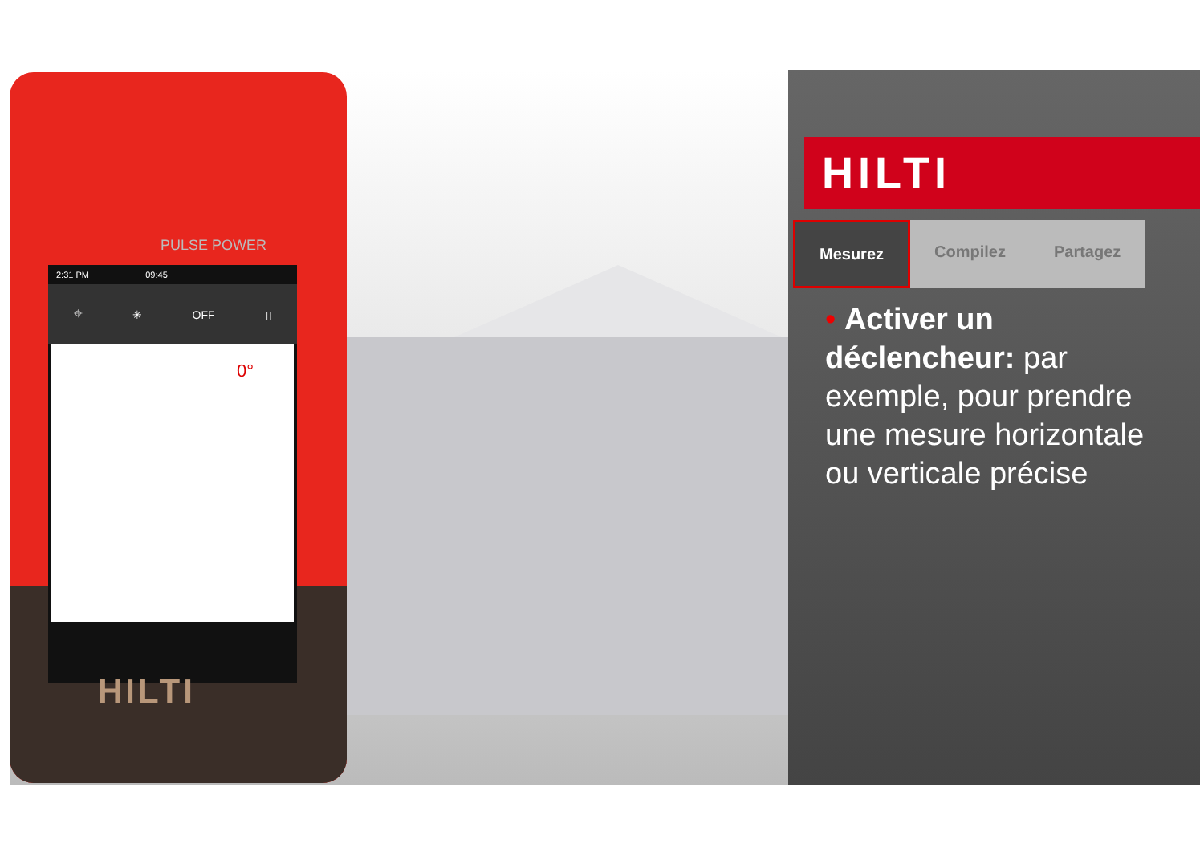PULSE POWER
2:31 PM 09:45
⌖ ✳ OFF ▯
0°
HILTI
HILTI
Mesurez Compilez Partagez
• Activer un déclencheur: par exemple, pour prendre une mesure horizontale ou verticale précise